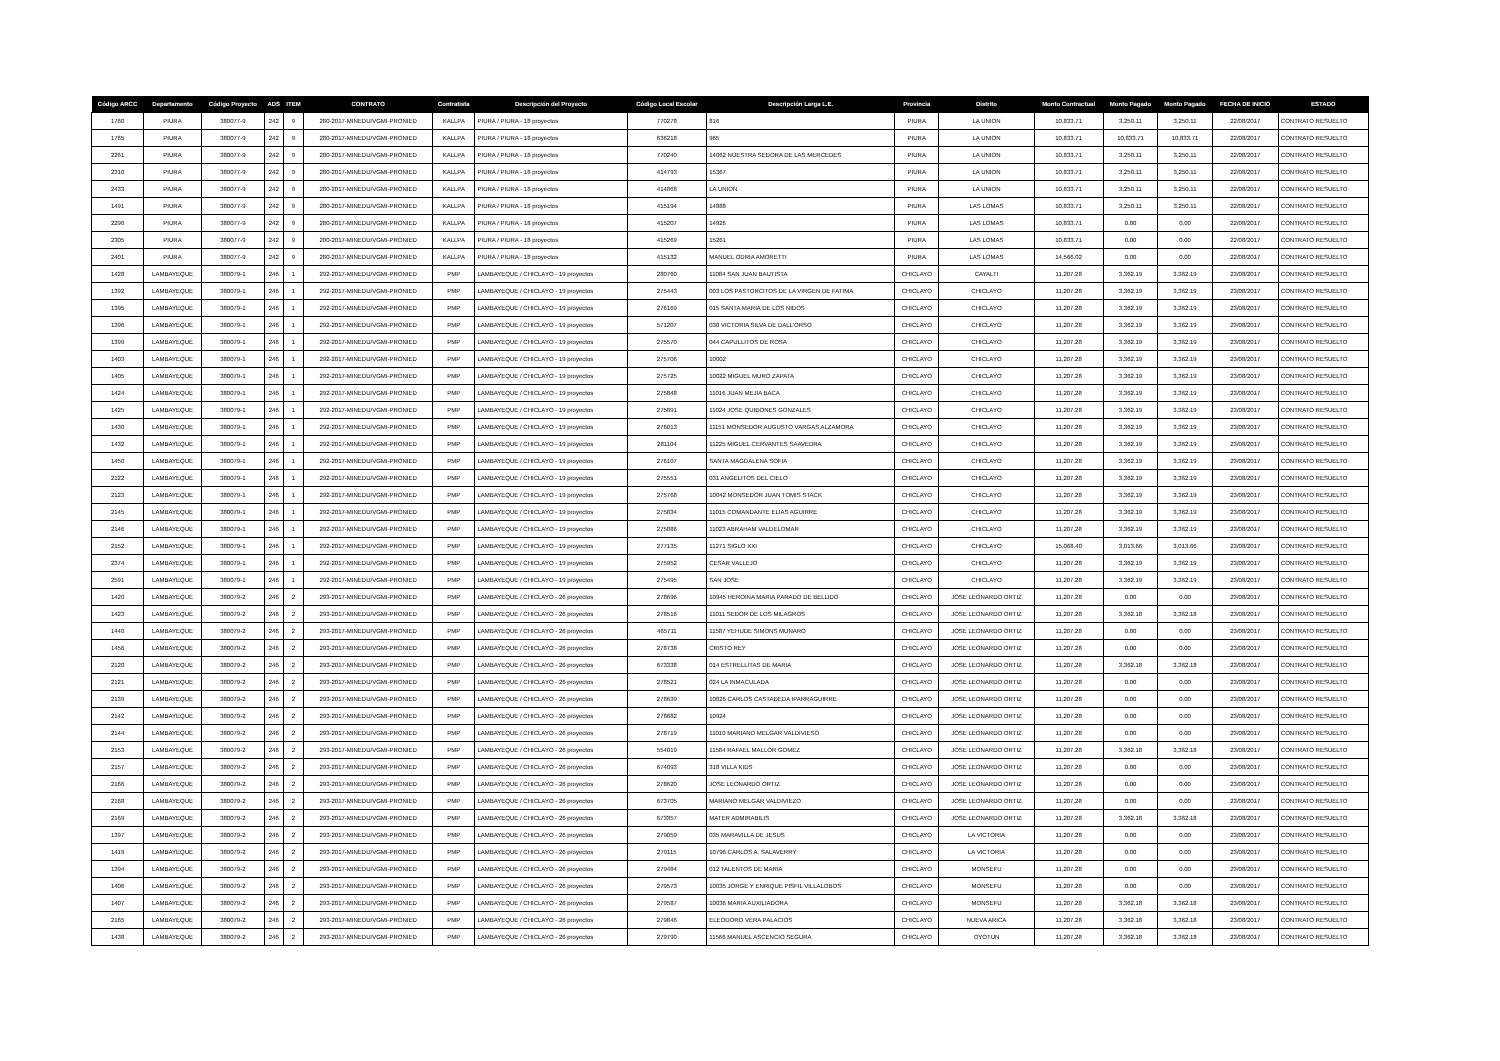| Código ARCC | Departamento | Código Proyecto | ADS | ITEM | CONTRATO | Contratista | Descripción del Proyecto | Código Local Escolar | Descripción Larga L.E. | Provincia | Distrito | Monto Contractual | Monto Pagado | Monto Pagado | FECHA DE INICIO | ESTADO |
| --- | --- | --- | --- | --- | --- | --- | --- | --- | --- | --- | --- | --- | --- | --- | --- | --- |
| 1760 | PIURA | 380077-9 | 242 | 9 | 280-2017-MINEDU/VGMI-PRONIED | KALLPA | PIURA / PIURA - 18 proyectos | 770278 | 816 | PIURA | LA UNION | 10,833.71 | 3,250.11 | 3,250.11 | 22/08/2017 | CONTRATO RESUELTO |
| 1765 | PIURA | 380077-9 | 242 | 9 | 280-2017-MINEDU/VGMI-PRONIED | KALLPA | PIURA / PIURA - 18 proyectos | 636218 | 965 | PIURA | LA UNION | 10,833.71 | 10,833.71 | 10,833.71 | 22/08/2017 | CONTRATO RESUELTO |
| 2261 | PIURA | 380077-9 | 242 | 9 | 280-2017-MINEDU/VGMI-PRONIED | KALLPA | PIURA / PIURA - 18 proyectos | 770240 | 14062 NUESTRA SEÐORA DE LAS MERCEDES | PIURA | LA UNION | 10,833.71 | 3,250.11 | 3,250.11 | 22/08/2017 | CONTRATO RESUELTO |
| 2310 | PIURA | 380077-9 | 242 | 9 | 280-2017-MINEDU/VGMI-PRONIED | KALLPA | PIURA / PIURA - 18 proyectos | 414793 | 15367 | PIURA | LA UNION | 10,833.71 | 3,250.11 | 3,250.11 | 22/08/2017 | CONTRATO RESUELTO |
| 2433 | PIURA | 380077-9 | 242 | 9 | 280-2017-MINEDU/VGMI-PRONIED | KALLPA | PIURA / PIURA - 18 proyectos | 414868 | LA UNION | PIURA | LA UNION | 10,833.71 | 3,250.11 | 3,250.11 | 22/08/2017 | CONTRATO RESUELTO |
| 1491 | PIURA | 380077-9 | 242 | 9 | 280-2017-MINEDU/VGMI-PRONIED | KALLPA | PIURA / PIURA - 18 proyectos | 415194 | 14888 | PIURA | LAS LOMAS | 10,833.71 | 3,250.11 | 3,250.11 | 22/08/2017 | CONTRATO RESUELTO |
| 2290 | PIURA | 380077-9 | 242 | 9 | 280-2017-MINEDU/VGMI-PRONIED | KALLPA | PIURA / PIURA - 18 proyectos | 415207 | 14926 | PIURA | LAS LOMAS | 10,833.71 | 0.00 | 0.00 | 22/08/2017 | CONTRATO RESUELTO |
| 2305 | PIURA | 380077-9 | 242 | 9 | 280-2017-MINEDU/VGMI-PRONIED | KALLPA | PIURA / PIURA - 18 proyectos | 415269 | 15261 | PIURA | LAS LOMAS | 10,833.71 | 0.00 | 0.00 | 22/08/2017 | CONTRATO RESUELTO |
| 2401 | PIURA | 380077-9 | 242 | 9 | 280-2017-MINEDU/VGMI-PRONIED | KALLPA | PIURA / PIURA - 18 proyectos | 415132 | MANUEL ODRIA AMORETTI | PIURA | LAS LOMAS | 14,566.02 | 0.00 | 0.00 | 22/08/2017 | CONTRATO RESUELTO |
| 1428 | LAMBAYEQUE | 380079-1 | 246 | 1 | 292-2017-MINEDU/VGMI-PRONIED | PMP | LAMBAYEQUE / CHICLAYO - 19 proyectos | 280760 | 11084 SAN JUAN BAUTISTA | CHICLAYO | CAYALTI | 11,207.28 | 3,362.19 | 3,362.19 | 23/08/2017 | CONTRATO RESUELTO |
| 1392 | LAMBAYEQUE | 380079-1 | 246 | 1 | 292-2017-MINEDU/VGMI-PRONIED | PMP | LAMBAYEQUE / CHICLAYO - 19 proyectos | 275443 | 003 LOS PASTORCITOS DE LA VIRGEN DE FATIMA | CHICLAYO | CHICLAYO | 11,207.28 | 3,362.19 | 3,362.19 | 23/08/2017 | CONTRATO RESUELTO |
| 1395 | LAMBAYEQUE | 380079-1 | 246 | 1 | 292-2017-MINEDU/VGMI-PRONIED | PMP | LAMBAYEQUE / CHICLAYO - 19 proyectos | 276169 | 015 SANTA MARIA DE LOS NIÐOS | CHICLAYO | CHICLAYO | 11,207.28 | 3,362.19 | 3,362.19 | 23/08/2017 | CONTRATO RESUELTO |
| 1396 | LAMBAYEQUE | 380079-1 | 246 | 1 | 292-2017-MINEDU/VGMI-PRONIED | PMP | LAMBAYEQUE / CHICLAYO - 19 proyectos | 571207 | 030 VICTORIA SILVA DE DALL'ORSO | CHICLAYO | CHICLAYO | 11,207.28 | 3,362.19 | 3,362.19 | 23/08/2017 | CONTRATO RESUELTO |
| 1399 | LAMBAYEQUE | 380079-1 | 246 | 1 | 292-2017-MINEDU/VGMI-PRONIED | PMP | LAMBAYEQUE / CHICLAYO - 19 proyectos | 275570 | 044 CAPULLITOS DE ROSA | CHICLAYO | CHICLAYO | 11,207.28 | 3,362.19 | 3,362.19 | 23/08/2017 | CONTRATO RESUELTO |
| 1403 | LAMBAYEQUE | 380079-1 | 246 | 1 | 292-2017-MINEDU/VGMI-PRONIED | PMP | LAMBAYEQUE / CHICLAYO - 19 proyectos | 275706 | 10002 | CHICLAYO | CHICLAYO | 11,207.28 | 3,362.19 | 3,362.19 | 23/08/2017 | CONTRATO RESUELTO |
| 1405 | LAMBAYEQUE | 380079-1 | 246 | 1 | 292-2017-MINEDU/VGMI-PRONIED | PMP | LAMBAYEQUE / CHICLAYO - 19 proyectos | 275725 | 10022 MIGUEL MURO ZAPATA | CHICLAYO | CHICLAYO | 11,207.28 | 3,362.19 | 3,362.19 | 23/08/2017 | CONTRATO RESUELTO |
| 1424 | LAMBAYEQUE | 380079-1 | 246 | 1 | 292-2017-MINEDU/VGMI-PRONIED | PMP | LAMBAYEQUE / CHICLAYO - 19 proyectos | 275848 | 11016 JUAN MEJIA BACA | CHICLAYO | CHICLAYO | 11,207.28 | 3,362.19 | 3,362.19 | 23/08/2017 | CONTRATO RESUELTO |
| 1425 | LAMBAYEQUE | 380079-1 | 246 | 1 | 292-2017-MINEDU/VGMI-PRONIED | PMP | LAMBAYEQUE / CHICLAYO - 19 proyectos | 275891 | 11024 JOSE QUIÐONES GONZALES | CHICLAYO | CHICLAYO | 11,207.28 | 3,362.19 | 3,362.19 | 23/08/2017 | CONTRATO RESUELTO |
| 1430 | LAMBAYEQUE | 380079-1 | 246 | 1 | 292-2017-MINEDU/VGMI-PRONIED | PMP | LAMBAYEQUE / CHICLAYO - 19 proyectos | 276013 | 11151 MONSEÐOR AUGUSTO VARGAS ALZAMORA | CHICLAYO | CHICLAYO | 11,207.28 | 3,362.19 | 3,362.19 | 23/08/2017 | CONTRATO RESUELTO |
| 1432 | LAMBAYEQUE | 380079-1 | 246 | 1 | 292-2017-MINEDU/VGMI-PRONIED | PMP | LAMBAYEQUE / CHICLAYO - 19 proyectos | 281104 | 11225 MIGUEL CERVANTES SAAVEDRA | CHICLAYO | CHICLAYO | 11,207.28 | 3,362.19 | 3,362.19 | 23/08/2017 | CONTRATO RESUELTO |
| 1450 | LAMBAYEQUE | 380079-1 | 246 | 1 | 292-2017-MINEDU/VGMI-PRONIED | PMP | LAMBAYEQUE / CHICLAYO - 19 proyectos | 276107 | SANTA MAGDALENA SOFIA | CHICLAYO | CHICLAYO | 11,207.28 | 3,362.19 | 3,362.19 | 23/08/2017 | CONTRATO RESUELTO |
| 2122 | LAMBAYEQUE | 380079-1 | 246 | 1 | 292-2017-MINEDU/VGMI-PRONIED | PMP | LAMBAYEQUE / CHICLAYO - 19 proyectos | 275551 | 031 ANGELITOS DEL CIELO | CHICLAYO | CHICLAYO | 11,207.28 | 3,362.19 | 3,362.19 | 23/08/2017 | CONTRATO RESUELTO |
| 2123 | LAMBAYEQUE | 380079-1 | 246 | 1 | 292-2017-MINEDU/VGMI-PRONIED | PMP | LAMBAYEQUE / CHICLAYO - 19 proyectos | 275768 | 10042 MONSEÐOR JUAN TOMIS STACK | CHICLAYO | CHICLAYO | 11,207.28 | 3,362.19 | 3,362.19 | 23/08/2017 | CONTRATO RESUELTO |
| 2145 | LAMBAYEQUE | 380079-1 | 246 | 1 | 292-2017-MINEDU/VGMI-PRONIED | PMP | LAMBAYEQUE / CHICLAYO - 19 proyectos | 275834 | 11015 COMANDANTE ELIAS AGUIRRE | CHICLAYO | CHICLAYO | 11,207.28 | 3,362.19 | 3,362.19 | 23/08/2017 | CONTRATO RESUELTO |
| 2146 | LAMBAYEQUE | 380079-1 | 246 | 1 | 292-2017-MINEDU/VGMI-PRONIED | PMP | LAMBAYEQUE / CHICLAYO - 19 proyectos | 275886 | 11023 ABRAHAM VALDELOMAR | CHICLAYO | CHICLAYO | 11,207.28 | 3,362.19 | 3,362.19 | 23/08/2017 | CONTRATO RESUELTO |
| 2152 | LAMBAYEQUE | 380079-1 | 246 | 1 | 292-2017-MINEDU/VGMI-PRONIED | PMP | LAMBAYEQUE / CHICLAYO - 19 proyectos | 277135 | 11271 SIGLO XXI | CHICLAYO | CHICLAYO | 15,068.40 | 3,013.66 | 3,013.66 | 23/08/2017 | CONTRATO RESUELTO |
| 2374 | LAMBAYEQUE | 380079-1 | 246 | 1 | 292-2017-MINEDU/VGMI-PRONIED | PMP | LAMBAYEQUE / CHICLAYO - 19 proyectos | 275952 | CESAR VALLEJO | CHICLAYO | CHICLAYO | 11,207.28 | 3,362.19 | 3,362.19 | 23/08/2017 | CONTRATO RESUELTO |
| 2591 | LAMBAYEQUE | 380079-1 | 246 | 1 | 292-2017-MINEDU/VGMI-PRONIED | PMP | LAMBAYEQUE / CHICLAYO - 19 proyectos | 275495 | SAN JOSE | CHICLAYO | CHICLAYO | 11,207.28 | 3,362.19 | 3,362.19 | 23/08/2017 | CONTRATO RESUELTO |
| 1420 | LAMBAYEQUE | 380079-2 | 246 | 2 | 293-2017-MINEDU/VGMI-PRONIED | PMP | LAMBAYEQUE / CHICLAYO - 26 proyectos | 278696 | 10945 HEROINA MARIA PARADO DE BELLIDO | CHICLAYO | JOSE LEONARDO ORTIZ | 11,207.28 | 0.00 | 0.00 | 23/08/2017 | CONTRATO RESUELTO |
| 1423 | LAMBAYEQUE | 380079-2 | 246 | 2 | 293-2017-MINEDU/VGMI-PRONIED | PMP | LAMBAYEQUE / CHICLAYO - 26 proyectos | 278516 | 11011 SEÐOR DE LOS MILAGROS | CHICLAYO | JOSE LEONARDO ORTIZ | 11,207.28 | 3,362.18 | 3,362.18 | 23/08/2017 | CONTRATO RESUELTO |
| 1440 | LAMBAYEQUE | 380079-2 | 246 | 2 | 293-2017-MINEDU/VGMI-PRONIED | PMP | LAMBAYEQUE / CHICLAYO - 26 proyectos | 465711 | 11587 YEHUDE SIMONS MUNARO | CHICLAYO | JOSE LEONARDO ORTIZ | 11,207.28 | 0.00 | 0.00 | 23/08/2017 | CONTRATO RESUELTO |
| 1456 | LAMBAYEQUE | 380079-2 | 246 | 2 | 293-2017-MINEDU/VGMI-PRONIED | PMP | LAMBAYEQUE / CHICLAYO - 26 proyectos | 278738 | CRISTO REY | CHICLAYO | JOSE LEONARDO ORTIZ | 11,207.28 | 0.00 | 0.00 | 23/08/2017 | CONTRATO RESUELTO |
| 2120 | LAMBAYEQUE | 380079-2 | 246 | 2 | 293-2017-MINEDU/VGMI-PRONIED | PMP | LAMBAYEQUE / CHICLAYO - 26 proyectos | 673338 | 014 ESTRELLITAS DE MARIA | CHICLAYO | JOSE LEONARDO ORTIZ | 11,207.28 | 3,362.18 | 3,362.18 | 23/08/2017 | CONTRATO RESUELTO |
| 2121 | LAMBAYEQUE | 380079-2 | 246 | 2 | 293-2017-MINEDU/VGMI-PRONIED | PMP | LAMBAYEQUE / CHICLAYO - 26 proyectos | 278521 | 024 LA INMACULADA | CHICLAYO | JOSE LEONARDO ORTIZ | 11,207.28 | 0.00 | 0.00 | 23/08/2017 | CONTRATO RESUELTO |
| 2139 | LAMBAYEQUE | 380079-2 | 246 | 2 | 293-2017-MINEDU/VGMI-PRONIED | PMP | LAMBAYEQUE / CHICLAYO - 26 proyectos | 278639 | 10826 CARLOS CASTAÐEDA IPARRAGUIRRE | CHICLAYO | JOSE LEONARDO ORTIZ | 11,207.28 | 0.00 | 0.00 | 23/08/2017 | CONTRATO RESUELTO |
| 2142 | LAMBAYEQUE | 380079-2 | 246 | 2 | 293-2017-MINEDU/VGMI-PRONIED | PMP | LAMBAYEQUE / CHICLAYO - 26 proyectos | 278682 | 10924 | CHICLAYO | JOSE LEONARDO ORTIZ | 11,207.28 | 0.00 | 0.00 | 23/08/2017 | CONTRATO RESUELTO |
| 2144 | LAMBAYEQUE | 380079-2 | 246 | 2 | 293-2017-MINEDU/VGMI-PRONIED | PMP | LAMBAYEQUE / CHICLAYO - 26 proyectos | 278719 | 11010 MARIANO MELGAR VALDIVIESO | CHICLAYO | JOSE LEONARDO ORTIZ | 11,207.28 | 0.00 | 0.00 | 23/08/2017 | CONTRATO RESUELTO |
| 2153 | LAMBAYEQUE | 380079-2 | 246 | 2 | 293-2017-MINEDU/VGMI-PRONIED | PMP | LAMBAYEQUE / CHICLAYO - 26 proyectos | 554019 | 11584 RAFAEL MALLOR GOMEZ | CHICLAYO | JOSE LEONARDO ORTIZ | 11,207.28 | 3,362.18 | 3,362.18 | 23/08/2017 | CONTRATO RESUELTO |
| 2157 | LAMBAYEQUE | 380079-2 | 246 | 2 | 293-2017-MINEDU/VGMI-PRONIED | PMP | LAMBAYEQUE / CHICLAYO - 26 proyectos | 674093 | 318 VILLA KIDS | CHICLAYO | JOSE LEONARDO ORTIZ | 11,207.28 | 0.00 | 0.00 | 23/08/2017 | CONTRATO RESUELTO |
| 2166 | LAMBAYEQUE | 380079-2 | 246 | 2 | 293-2017-MINEDU/VGMI-PRONIED | PMP | LAMBAYEQUE / CHICLAYO - 26 proyectos | 278620 | JOSE LEONARDO ORTIZ | CHICLAYO | JOSE LEONARDO ORTIZ | 11,207.28 | 0.00 | 0.00 | 23/08/2017 | CONTRATO RESUELTO |
| 2168 | LAMBAYEQUE | 380079-2 | 246 | 2 | 293-2017-MINEDU/VGMI-PRONIED | PMP | LAMBAYEQUE / CHICLAYO - 26 proyectos | 673705 | MARIANO MELGAR VALDIVIEZO | CHICLAYO | JOSE LEONARDO ORTIZ | 11,207.28 | 0.00 | 0.00 | 23/08/2017 | CONTRATO RESUELTO |
| 2169 | LAMBAYEQUE | 380079-2 | 246 | 2 | 293-2017-MINEDU/VGMI-PRONIED | PMP | LAMBAYEQUE / CHICLAYO - 26 proyectos | 673357 | MATER ADMIRABILIS | CHICLAYO | JOSE LEONARDO ORTIZ | 11,207.28 | 3,362.18 | 3,362.18 | 23/08/2017 | CONTRATO RESUELTO |
| 1397 | LAMBAYEQUE | 380079-2 | 246 | 2 | 293-2017-MINEDU/VGMI-PRONIED | PMP | LAMBAYEQUE / CHICLAYO - 26 proyectos | 279059 | 035 MARAVILLA DE JESUS | CHICLAYO | LA VICTORIA | 11,207.28 | 0.00 | 0.00 | 23/08/2017 | CONTRATO RESUELTO |
| 1419 | LAMBAYEQUE | 380079-2 | 246 | 2 | 293-2017-MINEDU/VGMI-PRONIED | PMP | LAMBAYEQUE / CHICLAYO - 26 proyectos | 279115 | 10796 CARLOS A. SALAVERRY | CHICLAYO | LA VICTORIA | 11,207.28 | 0.00 | 0.00 | 23/08/2017 | CONTRATO RESUELTO |
| 1394 | LAMBAYEQUE | 380079-2 | 246 | 2 | 293-2017-MINEDU/VGMI-PRONIED | PMP | LAMBAYEQUE / CHICLAYO - 26 proyectos | 279484 | 012 TALENTOS DE MARIA | CHICLAYO | MONSEFU | 11,207.28 | 0.00 | 0.00 | 23/08/2017 | CONTRATO RESUELTO |
| 1406 | LAMBAYEQUE | 380079-2 | 246 | 2 | 293-2017-MINEDU/VGMI-PRONIED | PMP | LAMBAYEQUE / CHICLAYO - 26 proyectos | 279573 | 10035 JORGE Y ENRIQUE PISFIL VILLALOBOS | CHICLAYO | MONSEFU | 11,207.28 | 0.00 | 0.00 | 23/08/2017 | CONTRATO RESUELTO |
| 1407 | LAMBAYEQUE | 380079-2 | 246 | 2 | 293-2017-MINEDU/VGMI-PRONIED | PMP | LAMBAYEQUE / CHICLAYO - 26 proyectos | 279587 | 10036 MARIA AUXILIADORA | CHICLAYO | MONSEFU | 11,207.28 | 3,362.18 | 3,362.18 | 23/08/2017 | CONTRATO RESUELTO |
| 2165 | LAMBAYEQUE | 380079-2 | 246 | 2 | 293-2017-MINEDU/VGMI-PRONIED | PMP | LAMBAYEQUE / CHICLAYO - 26 proyectos | 279846 | ELEODORO VERA PALACIOS | CHICLAYO | NUEVA ARICA | 11,207.28 | 3,362.18 | 3,362.18 | 23/08/2017 | CONTRATO RESUELTO |
| 1438 | LAMBAYEQUE | 380079-2 | 246 | 2 | 293-2017-MINEDU/VGMI-PRONIED | PMP | LAMBAYEQUE / CHICLAYO - 26 proyectos | 279790 | 11566 MANUEL ASCENCIO SEGURA | CHICLAYO | OYOTUN | 11,207.28 | 3,362.18 | 3,362.18 | 23/08/2017 | CONTRATO RESUELTO |